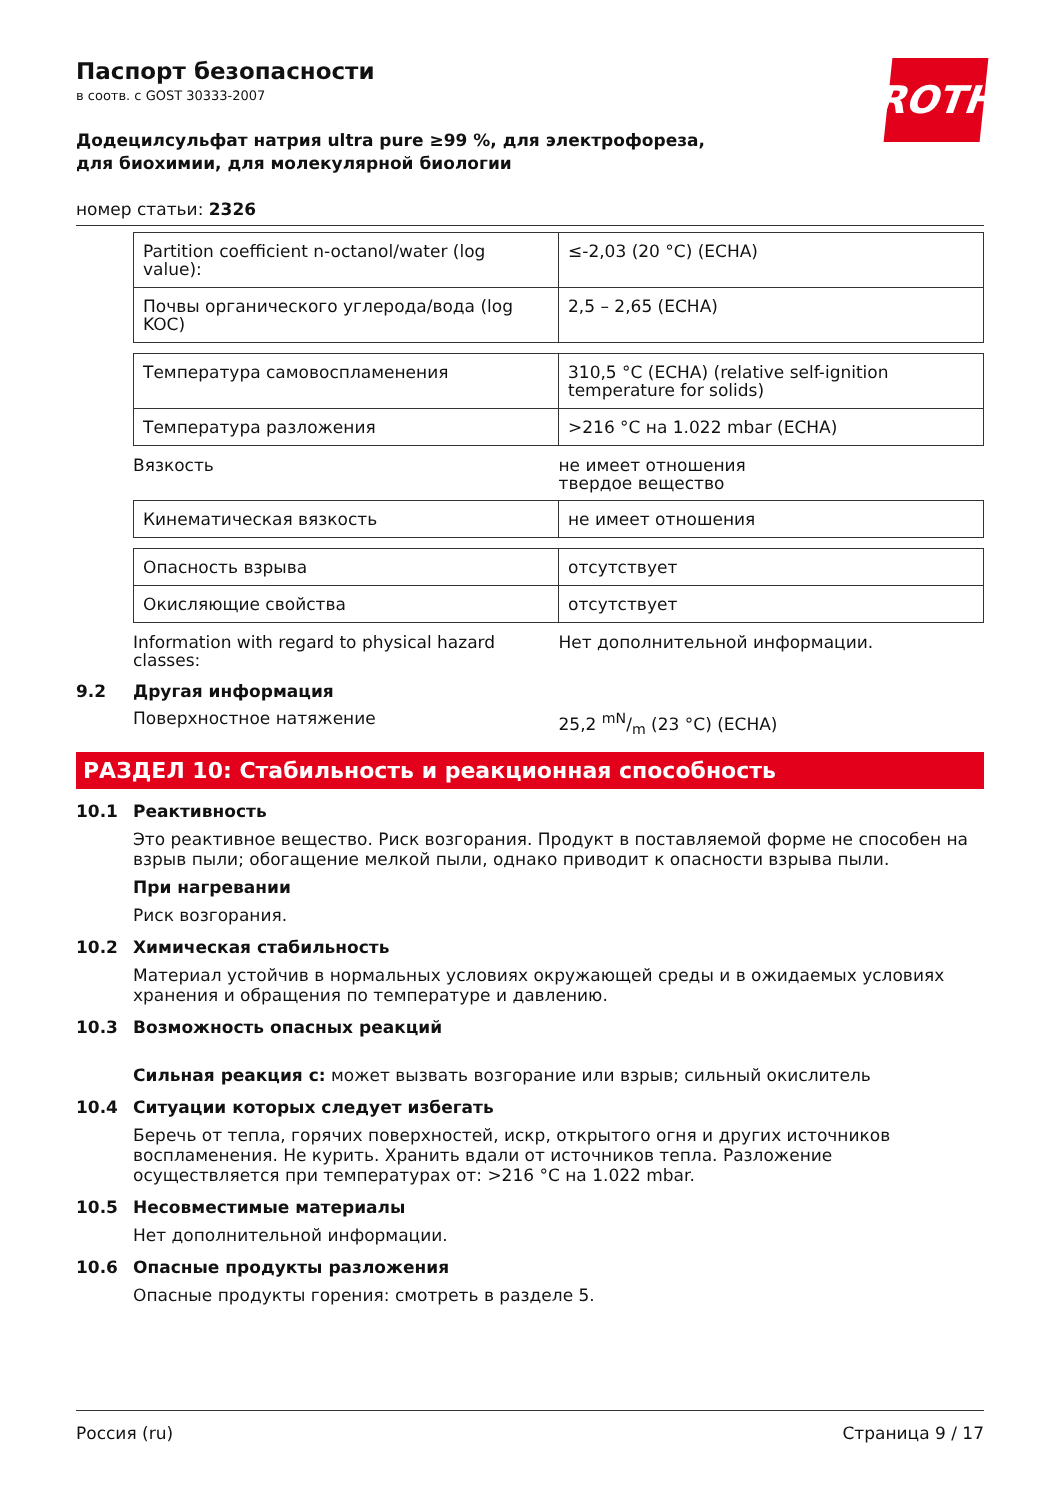ROTH
Паспорт безопасности
в соотв. с GOST 30333-2007
Додецилсульфат натрия ultra pure ≥99 %, для электрофореза, для биохимии, для молекулярной биологии
номер статьи: 2326
| Partition coefficient n-octanol/water (log value): | ≤-2,03 (20 °C) (ECHA) |
| Почвы органического углерода/вода (log KOC) | 2,5 – 2,65 (ECHA) |
| Температура самовоспламенения | 310,5 °C (ECHA) (relative self-ignition temperature for solids) |
| Температура разложения | >216 °C на 1.022 mbar (ECHA) |
Вязкость не имеет отношения
твердое вещество
| Кинематическая вязкость | не имеет отношения |
| Опасность взрыва | отсутствует |
| Окисляющие свойства | отсутствует |
Information with regard to physical hazard classes:
Нет дополнительной информации.
9.2 Другая информация
Поверхностное натяжение 25,2 mN/m (23 °C) (ECHA)
РАЗДЕЛ 10: Стабильность и реакционная способность
10.1 Реактивность
Это реактивное вещество. Риск возгорания. Продукт в поставляемой форме не способен на взрыв пыли; обогащение мелкой пыли, однако приводит к опасности взрыва пыли.
При нагревании
Риск возгорания.
10.2 Химическая стабильность
Материал устойчив в нормальных условиях окружающей среды и в ожидаемых условиях хранения и обращения по температуре и давлению.
10.3 Возможность опасных реакций
Сильная реакция с: может вызвать возгорание или взрыв; сильный окислитель
10.4 Ситуации которых следует избегать
Беречь от тепла, горячих поверхностей, искр, открытого огня и других источников воспламенения. Не курить. Хранить вдали от источников тепла. Разложение осуществляется при температурах от: >216 °C на 1.022 mbar.
10.5 Несовместимые материалы
Нет дополнительной информации.
10.6 Опасные продукты разложения
Опасные продукты горения: смотреть в разделе 5.
Россия (ru) Страница 9 / 17